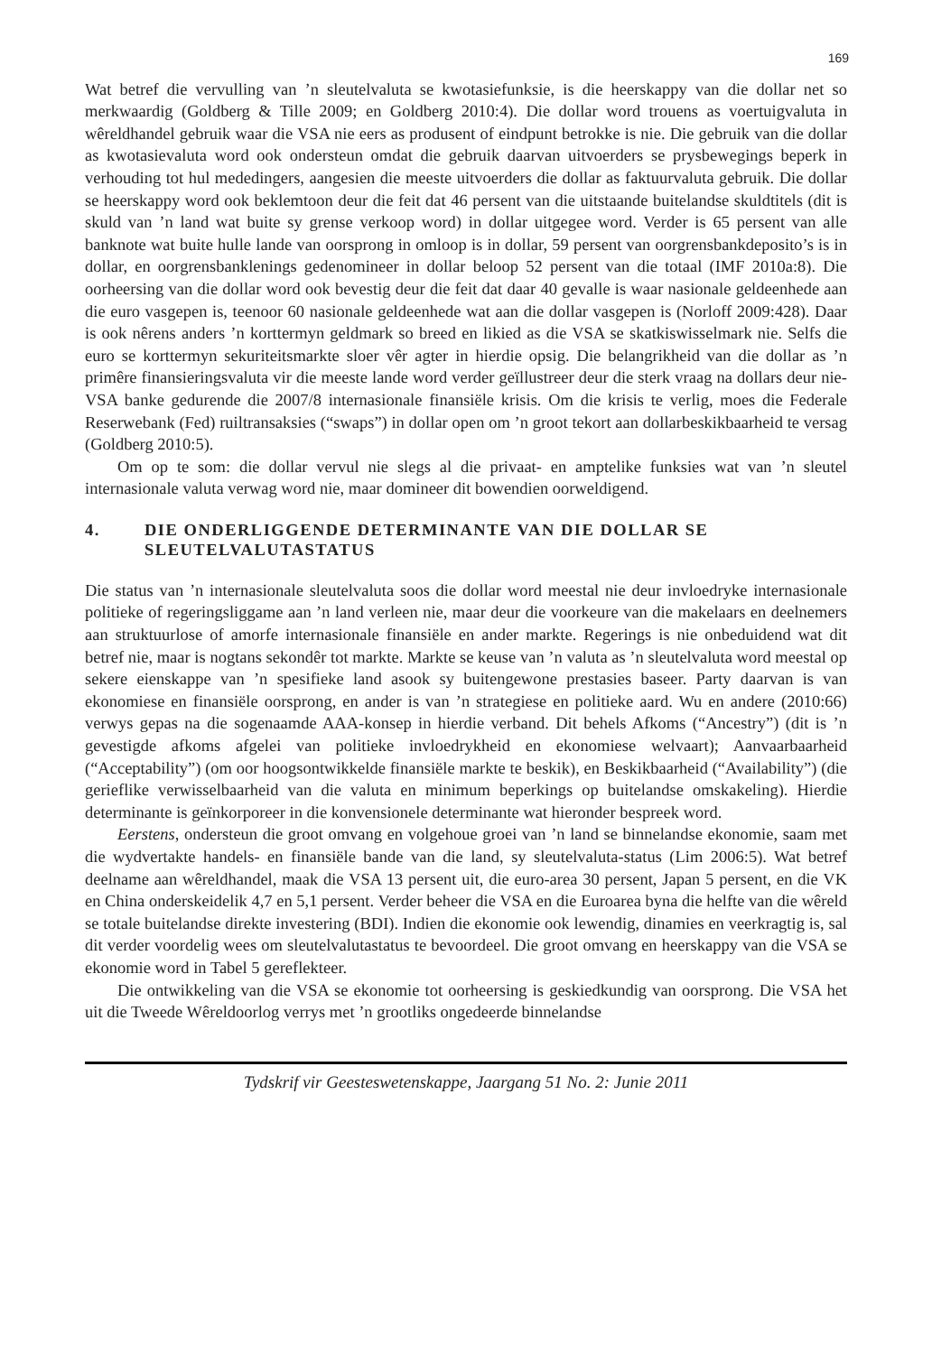169
Wat betref die vervulling van ’n sleutelvaluta se kwotasiefunksie, is die heerskappy van die dollar net so merkwaardig (Goldberg & Tille 2009; en Goldberg 2010:4). Die dollar word trouens as voertuigvaluta in wêreldhandel gebruik waar die VSA nie eers as produsent of eindpunt betrokke is nie. Die gebruik van die dollar as kwotasievaluta word ook ondersteun omdat die gebruik daarvan uitvoerders se prysbewegings beperk in verhouding tot hul mededingers, aangesien die meeste uitvoerders die dollar as faktuurvaluta gebruik. Die dollar se heerskappy word ook beklemtoon deur die feit dat 46 persent van die uitstaande buitelandse skuldtitels (dit is skuld van ’n land wat buite sy grense verkoop word) in dollar uitgegee word. Verder is 65 persent van alle banknote wat buite hulle lande van oorsprong in omloop is in dollar, 59 persent van oorgrensbankdeposito’s is in dollar, en oorgrensbanklenings gedenomineer in dollar beloop 52 persent van die totaal (IMF 2010a:8). Die oorheersing van die dollar word ook bevestig deur die feit dat daar 40 gevalle is waar nasionale geldeenhede aan die euro vasgepen is, teenoor 60 nasionale geldeenhede wat aan die dollar vasgepen is (Norloff 2009:428). Daar is ook nêrens anders ’n korttermyn geldmark so breed en likied as die VSA se skatkiswisselmark nie. Selfs die euro se korttermyn sekuriteitsmarkte sloer vêr agter in hierdie opsig. Die belangrikheid van die dollar as ’n primêre finansieringsvaluta vir die meeste lande word verder geïllustreer deur die sterk vraag na dollars deur nie-VSA banke gedurende die 2007/8 internasionale finansiële krisis. Om die krisis te verlig, moes die Federale Reserwebank (Fed) ruiltransaksies (“swaps”) in dollar open om ’n groot tekort aan dollarbeskikbaarheid te versag (Goldberg 2010:5).
Om op te som: die dollar vervul nie slegs al die privaat- en amptelike funksies wat van ’n sleutel internasionale valuta verwag word nie, maar domineer dit bowendien oorweldigend.
4. DIE ONDERLIGGENDE DETERMINANTE VAN DIE DOLLAR SE SLEUTELVALUTASTATUS
Die status van ’n internasionale sleutelvaluta soos die dollar word meestal nie deur invloedryke internasionale politieke of regeringsliggame aan ’n land verleen nie, maar deur die voorkeure van die makelaars en deelnemers aan struktuurlose of amorfe internasionale finansiële en ander markte. Regerings is nie onbeduidend wat dit betref nie, maar is nogtans sekondêr tot markte. Markte se keuse van ’n valuta as ’n sleutelvaluta word meestal op sekere eienskappe van ’n spesifieke land asook sy buitengewone prestasies baseer. Party daarvan is van ekonomiese en finansiële oorsprong, en ander is van ’n strategiese en politieke aard. Wu en andere (2010:66) verwys gepas na die sogenaamde AAA-konsep in hierdie verband. Dit behels Afkoms (“Ancestry”) (dit is ’n gevestigde afkoms afgelei van politieke invloedrykheid en ekonomiese welvaart); Aanvaarbaarheid (“Acceptability”) (om oor hoogsontwikkelde finansiële markte te beskik), en Beskikbaarheid (“Availability”) (die gerieflike verwisselbaarheid van die valuta en minimum beperkings op buitelandse omskakeling). Hierdie determinante is geïnkorporeer in die konvensionele determinante wat hieronder bespreek word.
Eerstens, ondersteun die groot omvang en volgehoue groei van ’n land se binnelandse ekonomie, saam met die wydvertakte handels- en finansiële bande van die land, sy sleutelvaluta-status (Lim 2006:5). Wat betref deelname aan wêreldhandel, maak die VSA 13 persent uit, die euro-area 30 persent, Japan 5 persent, en die VK en China onderskeidelik 4,7 en 5,1 persent. Verder beheer die VSA en die Euroarea byna die helfte van die wêreld se totale buitelandse direkte investering (BDI). Indien die ekonomie ook lewendig, dinamies en veerkragtig is, sal dit verder voordelig wees om sleutelvalutastatus te bevoordeel. Die groot omvang en heerskappy van die VSA se ekonomie word in Tabel 5 gereflekteer.
Die ontwikkeling van die VSA se ekonomie tot oorheersing is geskiedkundig van oorsprong. Die VSA het uit die Tweede Wêreldoorlog verrys met ’n grootliks ongedeerde binnelandse
Tydskrif vir Geesteswetenskappe, Jaargang 51 No. 2: Junie 2011